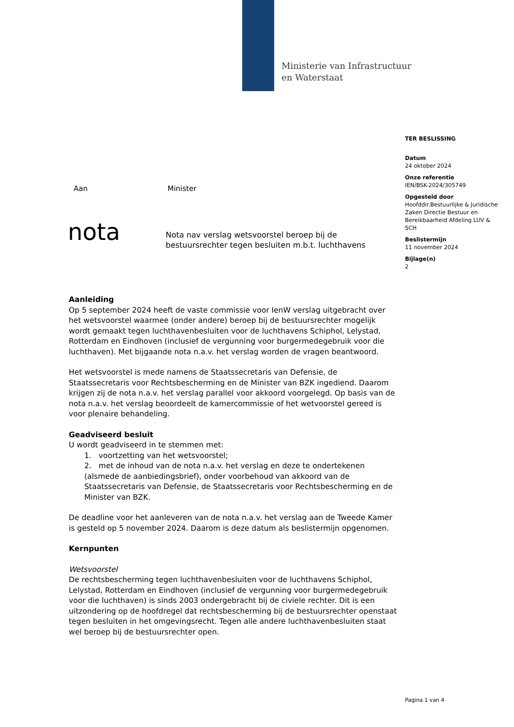Ministerie van Infrastructuur
en Waterstaat
TER BESLISSING
Datum
24 oktober 2024
Onze referentie
IEN/BSK-2024/305749
Opgesteld door
Hoofddir.Bestuurlijke & Juridische Zaken Directie Bestuur en Bereikbaarheid Afdeling LUV & SCH
Beslistermijn
11 november 2024
Bijlage(n)
2
Aan Minister
nota
Nota nav verslag wetsvoorstel beroep bij de bestuursrechter tegen besluiten m.b.t. luchthavens
Aanleiding
Op 5 september 2024 heeft de vaste commissie voor IenW verslag uitgebracht over het wetsvoorstel waarmee (onder andere) beroep bij de bestuursrechter mogelijk wordt gemaakt tegen luchthavenbesluiten voor de luchthavens Schiphol, Lelystad, Rotterdam en Eindhoven (inclusief de vergunning voor burgermedegebruik voor die luchthaven). Met bijgaande nota n.a.v. het verslag worden de vragen beantwoord.
Het wetsvoorstel is mede namens de Staatssecretaris van Defensie, de Staatssecretaris voor Rechtsbescherming en de Minister van BZK ingediend. Daarom krijgen zij de nota n.a.v. het verslag parallel voor akkoord voorgelegd. Op basis van de nota n.a.v. het verslag beoordeelt de kamercommissie of het wetvoorstel gereed is voor plenaire behandeling.
Geadviseerd besluit
U wordt geadviseerd in te stemmen met:
1. voortzetting van het wetsvoorstel;
2. met de inhoud van de nota n.a.v. het verslag en deze te ondertekenen (alsmede de aanbiedingsbrief), onder voorbehoud van akkoord van de Staatssecretaris van Defensie, de Staatssecretaris voor Rechtsbescherming en de Minister van BZK.
De deadline voor het aanleveren van de nota n.a.v. het verslag aan de Tweede Kamer is gesteld op 5 november 2024. Daarom is deze datum als beslistermijn opgenomen.
Kernpunten
Wetsvoorstel
De rechtsbescherming tegen luchthavenbesluiten voor de luchthavens Schiphol, Lelystad, Rotterdam en Eindhoven (inclusief de vergunning voor burgermedegebruik voor die luchthaven) is sinds 2003 ondergebracht bij de civiele rechter. Dit is een uitzondering op de hoofdregel dat rechtsbescherming bij de bestuursrechter openstaat tegen besluiten in het omgevingsrecht. Tegen alle andere luchthavenbesluiten staat wel beroep bij de bestuursrechter open.
Pagina 1 van 4